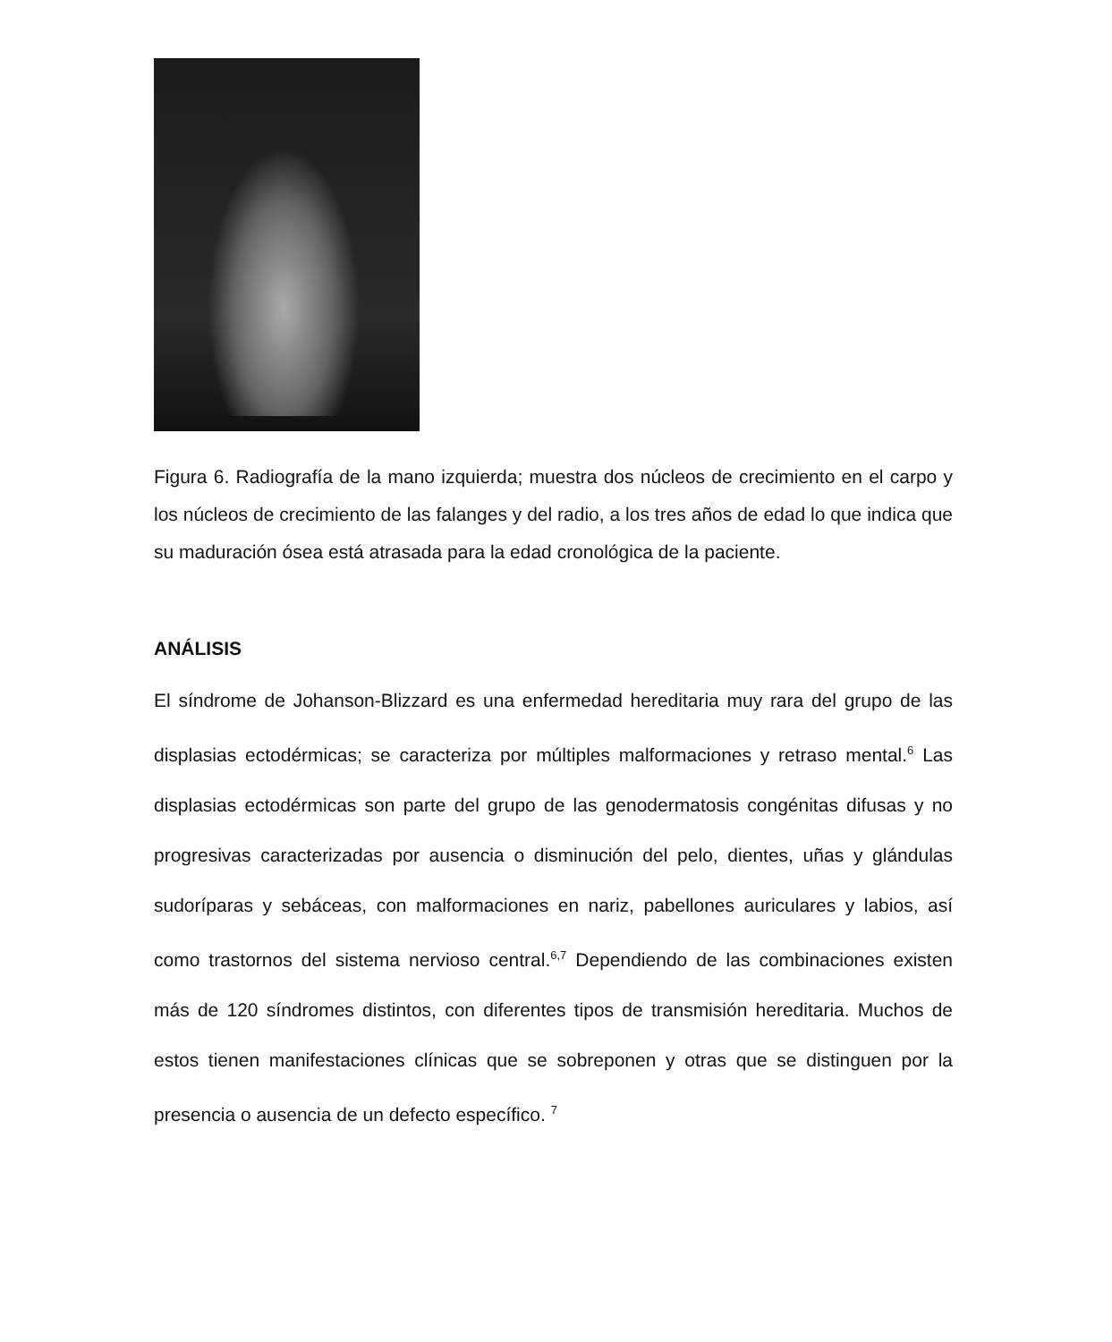Figura 6. Radiografía de la mano izquierda; muestra dos núcleos de crecimiento en el carpo y los núcleos de crecimiento de las falanges y del radio, a los tres años de edad lo que indica que su maduración ósea está atrasada para la edad cronológica de la paciente.
ANÁLISIS
El síndrome de Johanson-Blizzard es una enfermedad hereditaria muy rara del grupo de las displasias ectodérmicas; se caracteriza por múltiples malformaciones y retraso mental.<sup>6</sup> Las displasias ectodérmicas son parte del grupo de las genodermatosis congénitas difusas y no progresivas caracterizadas por ausencia o disminución del pelo, dientes, uñas y glándulas sudoríparas y sebáceas, con malformaciones en nariz, pabellones auriculares y labios, así como trastornos del sistema nervioso central.<sup>6,7</sup> Dependiendo de las combinaciones existen más de 120 síndromes distintos, con diferentes tipos de transmisión hereditaria. Muchos de estos tienen manifestaciones clínicas que se sobreponen y otras que se distinguen por la presencia o ausencia de un defecto específico. <sup>7</sup>